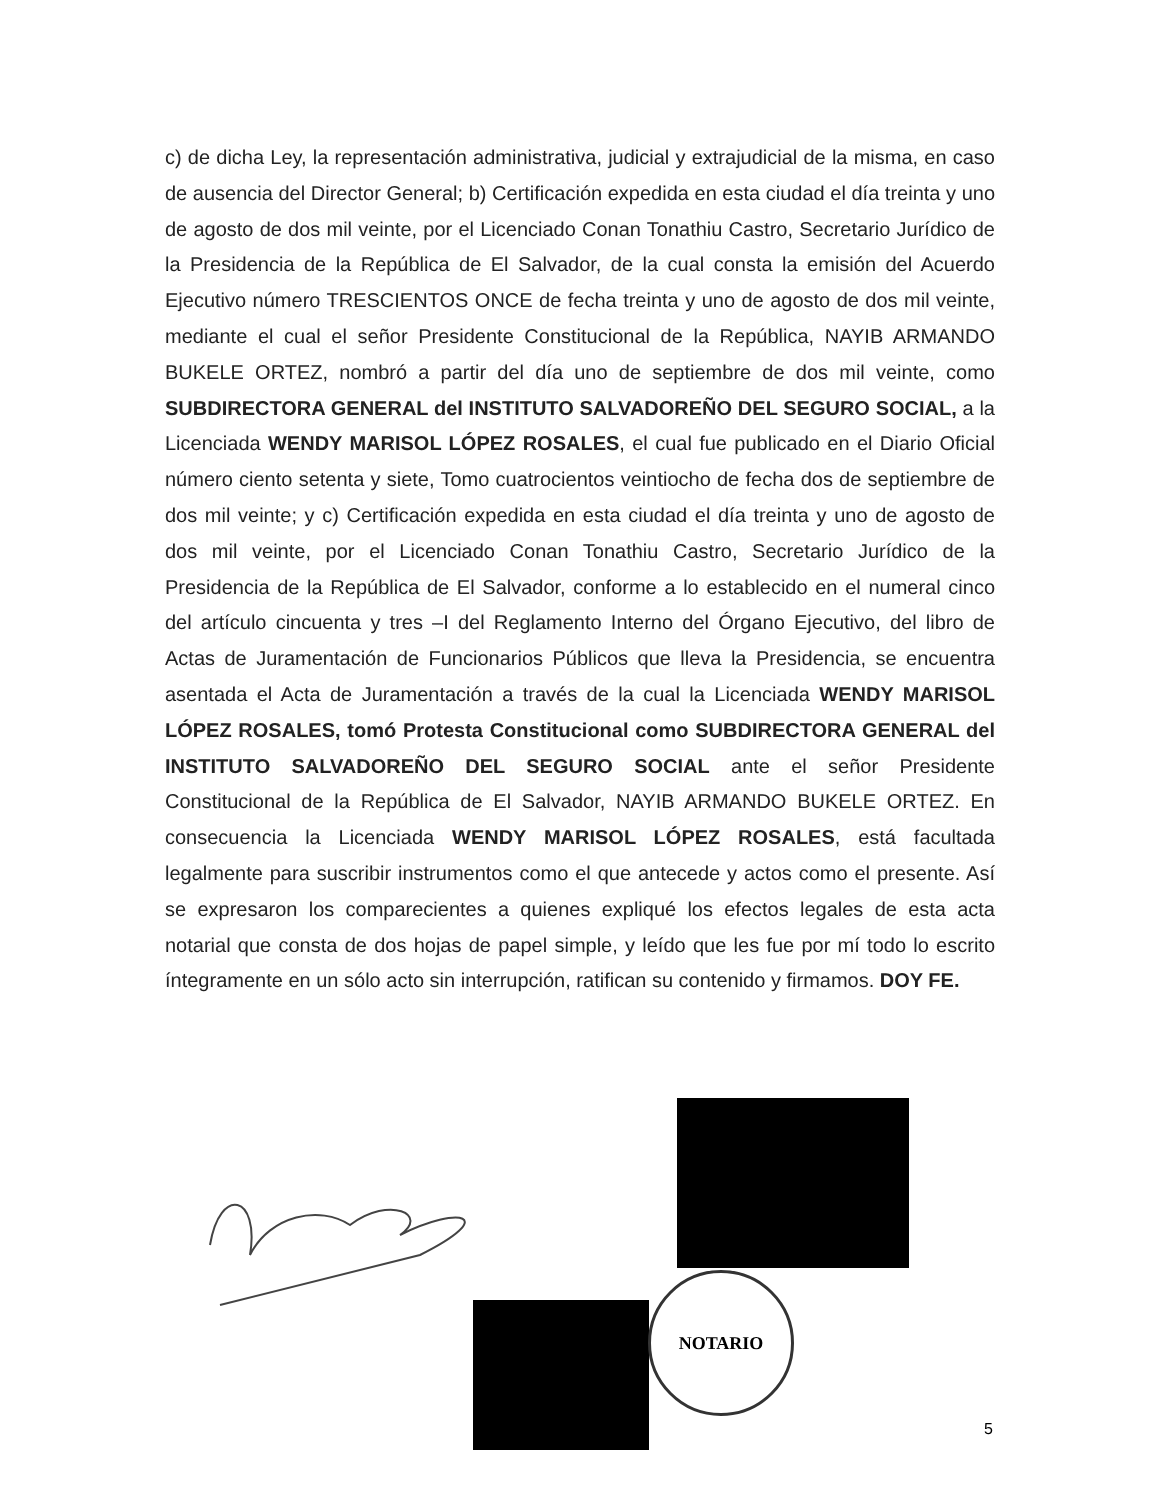c) de dicha Ley, la representación administrativa, judicial y extrajudicial de la misma, en caso de ausencia del Director General; b) Certificación expedida en esta ciudad el día treinta y uno de agosto de dos mil veinte, por el Licenciado Conan Tonathiu Castro, Secretario Jurídico de la Presidencia de la República de El Salvador, de la cual consta la emisión del Acuerdo Ejecutivo número TRESCIENTOS ONCE de fecha treinta y uno de agosto de dos mil veinte, mediante el cual el señor Presidente Constitucional de la República, NAYIB ARMANDO BUKELE ORTEZ, nombró a partir del día uno de septiembre de dos mil veinte, como SUBDIRECTORA GENERAL del INSTITUTO SALVADOREÑO DEL SEGURO SOCIAL, a la Licenciada WENDY MARISOL LÓPEZ ROSALES, el cual fue publicado en el Diario Oficial número ciento setenta y siete, Tomo cuatrocientos veintiocho de fecha dos de septiembre de dos mil veinte; y c) Certificación expedida en esta ciudad el día treinta y uno de agosto de dos mil veinte, por el Licenciado Conan Tonathiu Castro, Secretario Jurídico de la Presidencia de la República de El Salvador, conforme a lo establecido en el numeral cinco del artículo cincuenta y tres –I del Reglamento Interno del Órgano Ejecutivo, del libro de Actas de Juramentación de Funcionarios Públicos que lleva la Presidencia, se encuentra asentada el Acta de Juramentación a través de la cual la Licenciada WENDY MARISOL LÓPEZ ROSALES, tomó Protesta Constitucional como SUBDIRECTORA GENERAL del INSTITUTO SALVADOREÑO DEL SEGURO SOCIAL ante el señor Presidente Constitucional de la República de El Salvador, NAYIB ARMANDO BUKELE ORTEZ. En consecuencia la Licenciada WENDY MARISOL LÓPEZ ROSALES, está facultada legalmente para suscribir instrumentos como el que antecede y actos como el presente. Así se expresaron los comparecientes a quienes expliqué los efectos legales de esta acta notarial que consta de dos hojas de papel simple, y leído que les fue por mí todo lo escrito íntegramente en un sólo acto sin interrupción, ratifican su contenido y firmamos. DOY FE.
NOTARIO
5